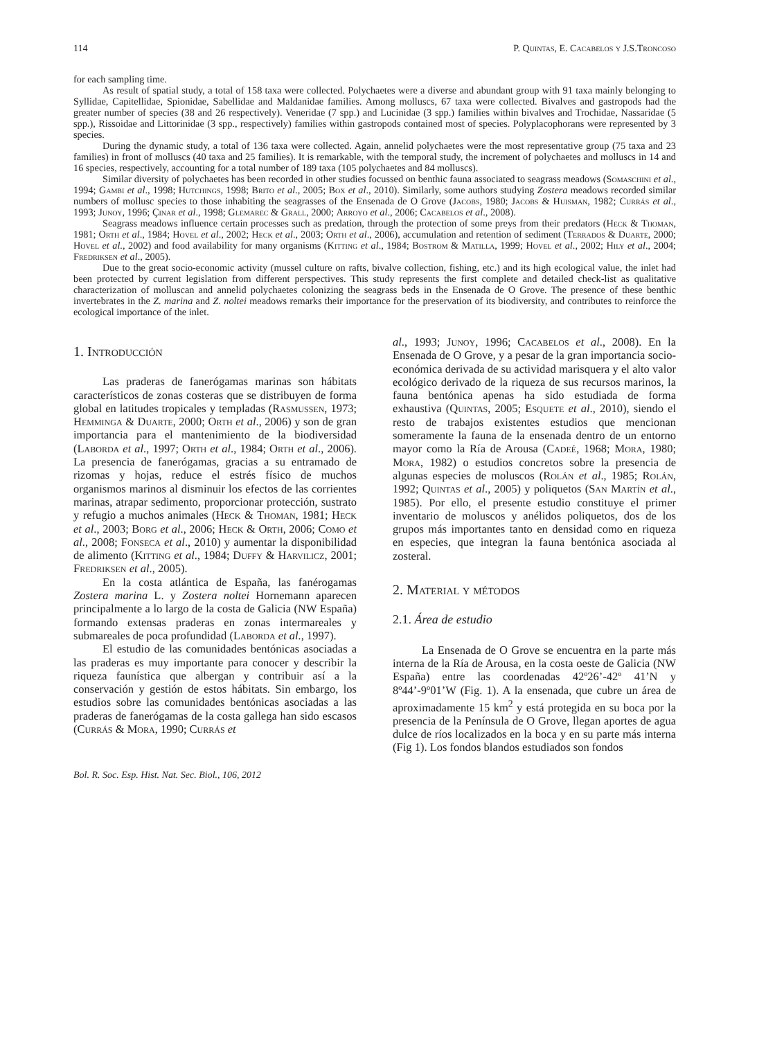114 P. Quintas, E. Cacabelos y J.S.Troncoso
for each sampling time.
As result of spatial study, a total of 158 taxa were collected. Polychaetes were a diverse and abundant group with 91 taxa mainly belonging to Syllidae, Capitellidae, Spionidae, Sabellidae and Maldanidae families. Among molluscs, 67 taxa were collected. Bivalves and gastropods had the greater number of species (38 and 26 respectively). Veneridae (7 spp.) and Lucinidae (3 spp.) families within bivalves and Trochidae, Nassaridae (5 spp.), Rissoidae and Littorinidae (3 spp., respectively) families within gastropods contained most of species. Polyplacophorans were represented by 3 species.
During the dynamic study, a total of 136 taxa were collected. Again, annelid polychaetes were the most representative group (75 taxa and 23 families) in front of molluscs (40 taxa and 25 families). It is remarkable, with the temporal study, the increment of polychaetes and molluscs in 14 and 16 species, respectively, accounting for a total number of 189 taxa (105 polychaetes and 84 molluscs).
Similar diversity of polychaetes has been recorded in other studies focussed on benthic fauna associated to seagrass meadows (Somaschini et al., 1994; Gambi et al., 1998; Hutchings, 1998; Brito et al., 2005; Box et al., 2010). Similarly, some authors studying Zostera meadows recorded similar numbers of mollusc species to those inhabiting the seagrasses of the Ensenada de O Grove (Jacobs, 1980; Jacobs & Huisman, 1982; Currás et al., 1993; Junoy, 1996; Çinar et al., 1998; Glemarec & Grall, 2000; Arroyo et al., 2006; Cacabelos et al., 2008).
Seagrass meadows influence certain processes such as predation, through the protection of some preys from their predators (Heck & Thoman, 1981; Orth et al., 1984; Hovel et al., 2002; Heck et al., 2003; Orth et al., 2006), accumulation and retention of sediment (Terrados & Duarte, 2000; Hovel et al., 2002) and food availability for many organisms (Kitting et al., 1984; Bostrom & Matilla, 1999; Hovel et al., 2002; Hily et al., 2004; Fredriksen et al., 2005).
Due to the great socio-economic activity (mussel culture on rafts, bivalve collection, fishing, etc.) and its high ecological value, the inlet had been protected by current legislation from different perspectives. This study represents the first complete and detailed check-list as qualitative characterization of molluscan and annelid polychaetes colonizing the seagrass beds in the Ensenada de O Grove. The presence of these benthic invertebrates in the Z. marina and Z. noltei meadows remarks their importance for the preservation of its biodiversity, and contributes to reinforce the ecological importance of the inlet.
1. Introducción
Las praderas de fanerógamas marinas son hábitats característicos de zonas costeras que se distribuyen de forma global en latitudes tropicales y templadas (Rasmussen, 1973; Hemminga & Duarte, 2000; Orth et al., 2006) y son de gran importancia para el mantenimiento de la biodiversidad (Laborda et al., 1997; Orth et al., 1984; Orth et al., 2006). La presencia de fanerógamas, gracias a su entramado de rizomas y hojas, reduce el estrés físico de muchos organismos marinos al disminuir los efectos de las corrientes marinas, atrapar sedimento, proporcionar protección, sustrato y refugio a muchos animales (Heck & Thoman, 1981; Heck et al., 2003; Borg et al., 2006; Heck & Orth, 2006; Como et al., 2008; Fonseca et al., 2010) y aumentar la disponibilidad de alimento (Kitting et al., 1984; Duffy & Harvilicz, 2001; Fredriksen et al., 2005).
En la costa atlántica de España, las fanérogamas Zostera marina L. y Zostera noltei Hornemann aparecen principalmente a lo largo de la costa de Galicia (NW España) formando extensas praderas en zonas intermareales y submareales de poca profundidad (Laborda et al., 1997).
El estudio de las comunidades bentónicas asociadas a las praderas es muy importante para conocer y describir la riqueza faunística que albergan y contribuir así a la conservación y gestión de estos hábitats. Sin embargo, los estudios sobre las comunidades bentónicas asociadas a las praderas de fanerógamas de la costa gallega han sido escasos (Currás & Mora, 1990; Currás et
al., 1993; Junoy, 1996; Cacabelos et al., 2008). En la Ensenada de O Grove, y a pesar de la gran importancia socio-económica derivada de su actividad marisquera y el alto valor ecológico derivado de la riqueza de sus recursos marinos, la fauna bentónica apenas ha sido estudiada de forma exhaustiva (Quintas, 2005; Esquete et al., 2010), siendo el resto de trabajos existentes estudios que mencionan someramente la fauna de la ensenada dentro de un entorno mayor como la Ría de Arousa (Cadeé, 1968; Mora, 1980; Mora, 1982) o estudios concretos sobre la presencia de algunas especies de moluscos (Rolán et al., 1985; Rolán, 1992; Quintas et al., 2005) y poliquetos (San Martín et al., 1985). Por ello, el presente estudio constituye el primer inventario de moluscos y anélidos poliquetos, dos de los grupos más importantes tanto en densidad como en riqueza en especies, que integran la fauna bentónica asociada al zosteral.
2. Material y métodos
2.1. Área de estudio
La Ensenada de O Grove se encuentra en la parte más interna de la Ría de Arousa, en la costa oeste de Galicia (NW España) entre las coordenadas 42º26’-42º 41’N y 8º44’-9º01’W (Fig. 1). A la ensenada, que cubre un área de aproximadamente 15 km<sup>2</sup> y está protegida en su boca por la presencia de la Península de O Grove, llegan aportes de agua dulce de ríos localizados en la boca y en su parte más interna (Fig 1). Los fondos blandos estudiados son fondos
Bol. R. Soc. Esp. Hist. Nat. Sec. Biol., 106, 2012